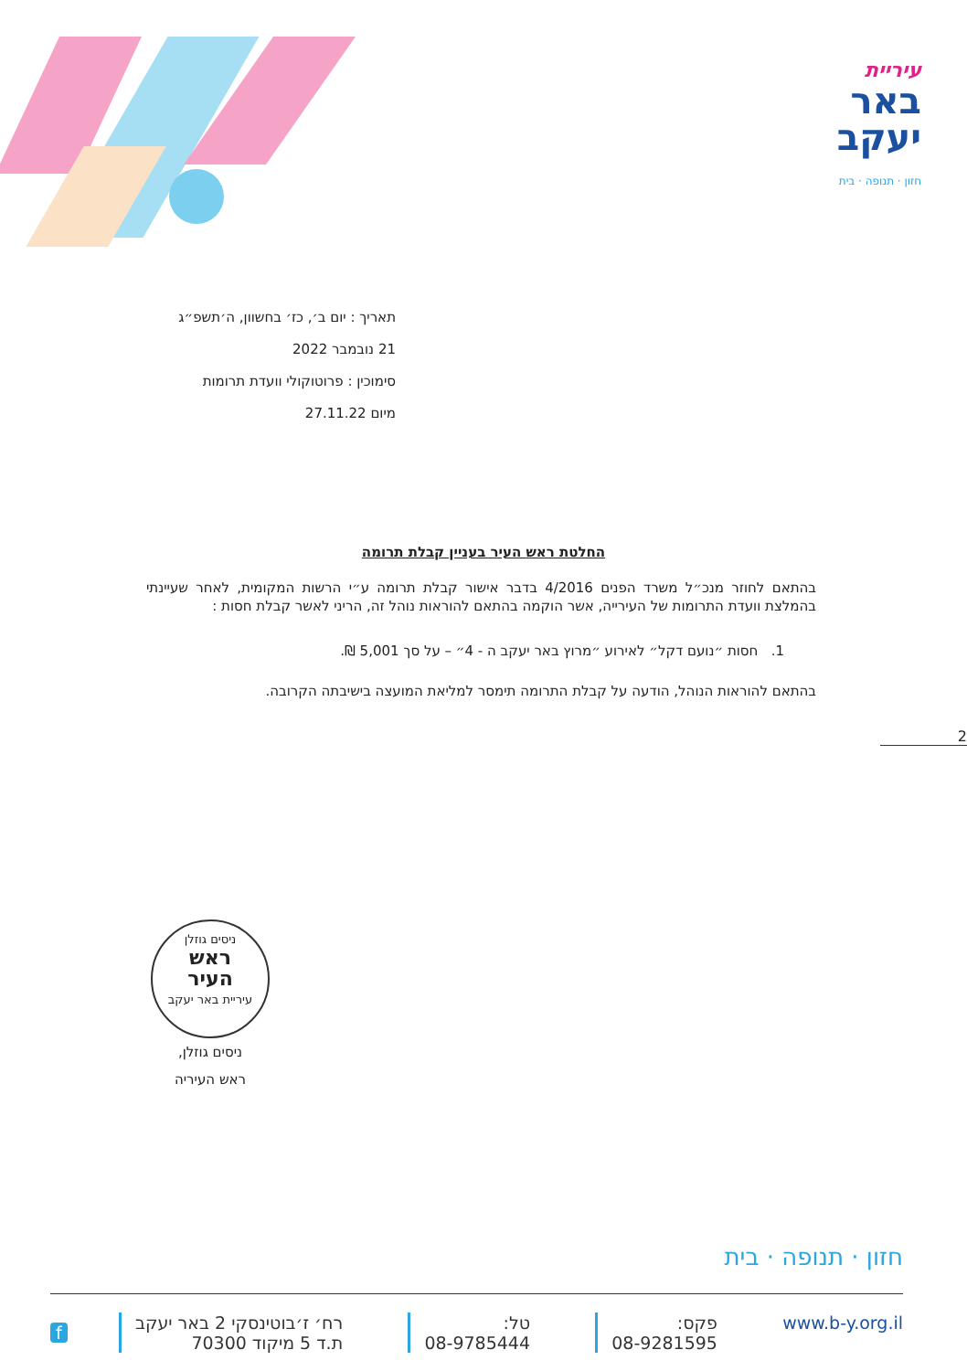עיריית
באר
יעקב
חזון · תנופה · בית
תאריך : יום ב׳, כז׳ בחשוון, ה׳תשפ״ג
21 נובמבר 2022
סימוכין : פרוטוקולי וועדת תרומות
מיום 27.11.22
החלטת ראש העיר בעניין קבלת תרומה
בהתאם לחוזר מנכ״ל משרד הפנים 4/2016 בדבר אישור קבלת תרומה ע״י הרשות המקומית, לאחר שעיינתי בהמלצת וועדת התרומות של העירייה, אשר הוקמה בהתאם להוראות נוהל זה, הריני לאשר קבלת חסות :
1. חסות ״נועם דקל״ לאירוע ״מרוץ באר יעקב ה - 4״ – על סך 5,001 ₪.
בהתאם להוראות הנוהל, הודעה על קבלת התרומה תימסר למליאת המועצה בישיבתה הקרובה.
2
ניסים גוזלן
ראש
העיר
עיריית באר יעקב
ניסים גוזלן,
ראש העיריה
חזון · תנופה · בית
www.b-y.org.il פקס:
08-9281595
טל:
08-9785444
רח׳ ז׳בוטינסקי 2 באר יעקב
ת.ד 5 מיקוד 70300
f